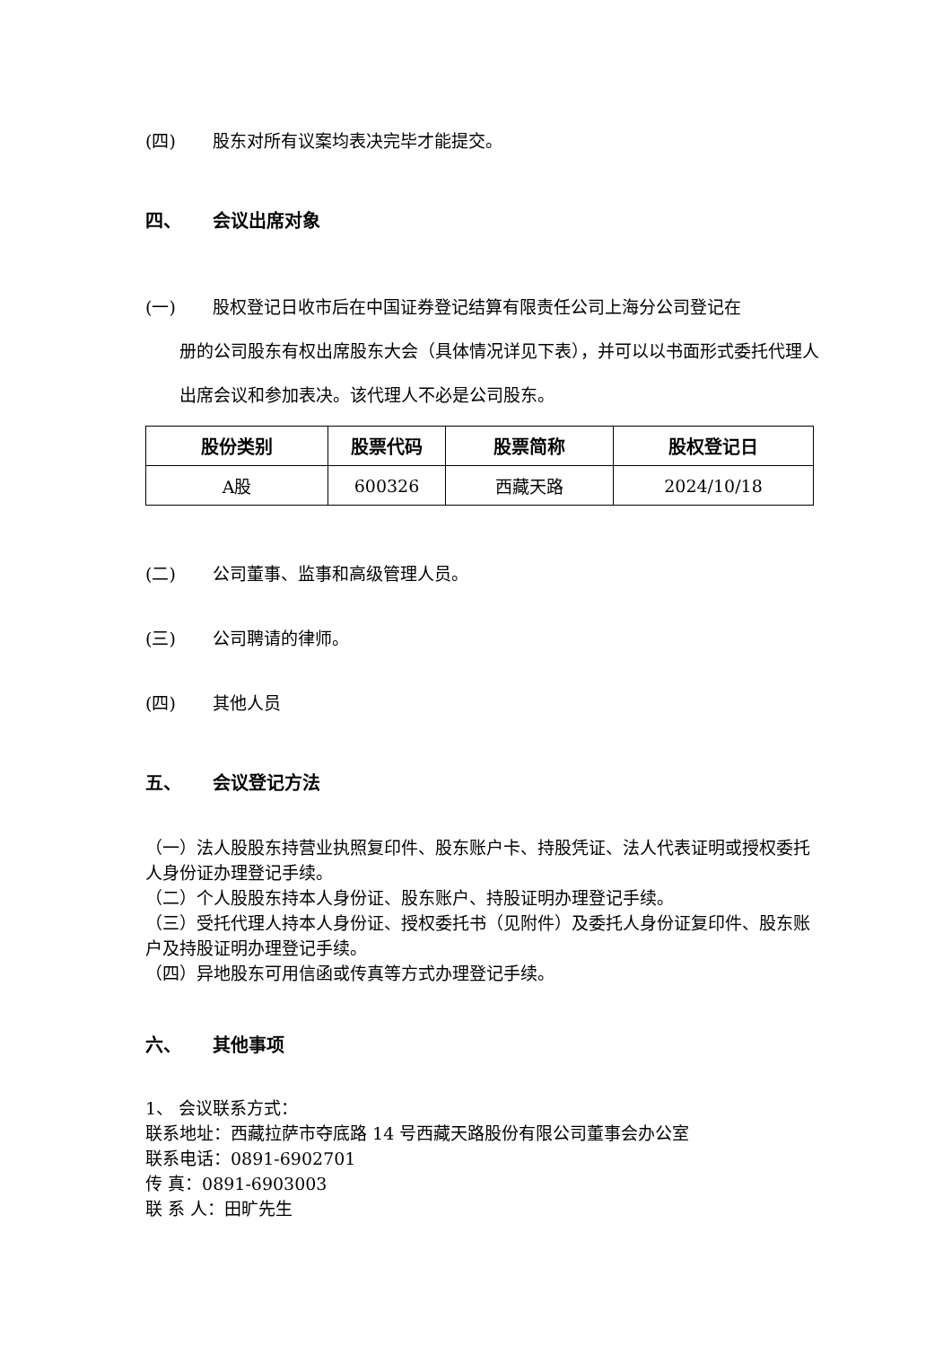(四) 股东对所有议案均表决完毕才能提交。
四、 会议出席对象
(一) 股权登记日收市后在中国证券登记结算有限责任公司上海分公司登记在
册的公司股东有权出席股东大会（具体情况详见下表），并可以以书面形式委托代理人出席会议和参加表决。该代理人不必是公司股东。
| 股份类别 | 股票代码 | 股票简称 | 股权登记日 |
| --- | --- | --- | --- |
| A股 | 600326 | 西藏天路 | 2024/10/18 |
(二) 公司董事、监事和高级管理人员。
(三) 公司聘请的律师。
(四) 其他人员
五、 会议登记方法
（一）法人股股东持营业执照复印件、股东账户卡、持股凭证、法人代表证明或授权委托人身份证办理登记手续。
（二）个人股股东持本人身份证、股东账户、持股证明办理登记手续。
（三）受托代理人持本人身份证、授权委托书（见附件）及委托人身份证复印件、股东账户及持股证明办理登记手续。
（四）异地股东可用信函或传真等方式办理登记手续。
六、 其他事项
1、 会议联系方式：
联系地址：西藏拉萨市夺底路 14 号西藏天路股份有限公司董事会办公室
联系电话：0891-6902701
传 真：0891-6903003
联 系 人：田旷先生